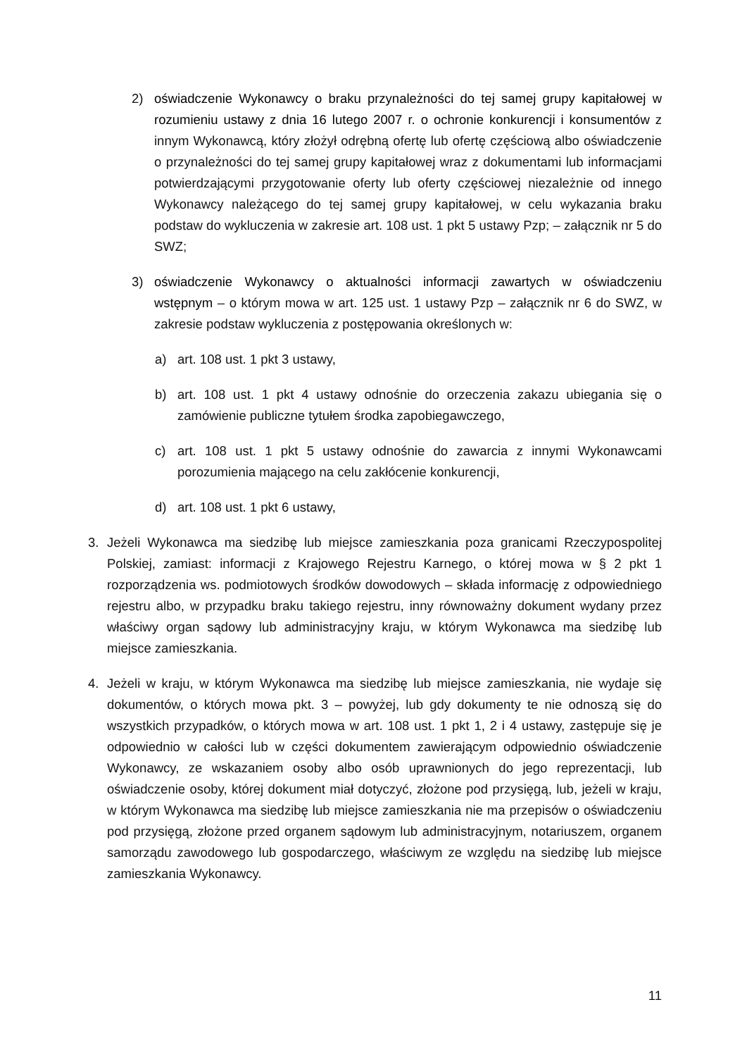2) oświadczenie Wykonawcy o braku przynależności do tej samej grupy kapitałowej w rozumieniu ustawy z dnia 16 lutego 2007 r. o ochronie konkurencji i konsumentów z innym Wykonawcą, który złożył odrębną ofertę lub ofertę częściową albo oświadczenie o przynależności do tej samej grupy kapitałowej wraz z dokumentami lub informacjami potwierdzającymi przygotowanie oferty lub oferty częściowej niezależnie od innego Wykonawcy należącego do tej samej grupy kapitałowej, w celu wykazania braku podstaw do wykluczenia w zakresie art. 108 ust. 1 pkt 5 ustawy Pzp; – załącznik nr 5 do SWZ;
3) oświadczenie Wykonawcy o aktualności informacji zawartych w oświadczeniu wstępnym – o którym mowa w art. 125 ust. 1 ustawy Pzp – załącznik nr 6 do SWZ, w zakresie podstaw wykluczenia z postępowania określonych w:
a) art. 108 ust. 1 pkt 3 ustawy,
b) art. 108 ust. 1 pkt 4 ustawy odnośnie do orzeczenia zakazu ubiegania się o zamówienie publiczne tytułem środka zapobiegawczego,
c) art. 108 ust. 1 pkt 5 ustawy odnośnie do zawarcia z innymi Wykonawcami porozumienia mającego na celu zakłócenie konkurencji,
d) art. 108 ust. 1 pkt 6 ustawy,
3. Jeżeli Wykonawca ma siedzibę lub miejsce zamieszkania poza granicami Rzeczypospolitej Polskiej, zamiast: informacji z Krajowego Rejestru Karnego, o której mowa w § 2 pkt 1 rozporządzenia ws. podmiotowych środków dowodowych – składa informację z odpowiedniego rejestru albo, w przypadku braku takiego rejestru, inny równoważny dokument wydany przez właściwy organ sądowy lub administracyjny kraju, w którym Wykonawca ma siedzibę lub miejsce zamieszkania.
4. Jeżeli w kraju, w którym Wykonawca ma siedzibę lub miejsce zamieszkania, nie wydaje się dokumentów, o których mowa pkt. 3 – powyżej, lub gdy dokumenty te nie odnoszą się do wszystkich przypadków, o których mowa w art. 108 ust. 1 pkt 1, 2 i 4 ustawy, zastępuje się je odpowiednio w całości lub w części dokumentem zawierającym odpowiednio oświadczenie Wykonawcy, ze wskazaniem osoby albo osób uprawnionych do jego reprezentacji, lub oświadczenie osoby, której dokument miał dotyczyć, złożone pod przysięgą, lub, jeżeli w kraju, w którym Wykonawca ma siedzibę lub miejsce zamieszkania nie ma przepisów o oświadczeniu pod przysięgą, złożone przed organem sądowym lub administracyjnym, notariuszem, organem samorządu zawodowego lub gospodarczego, właściwym ze względu na siedzibę lub miejsce zamieszkania Wykonawcy.
11